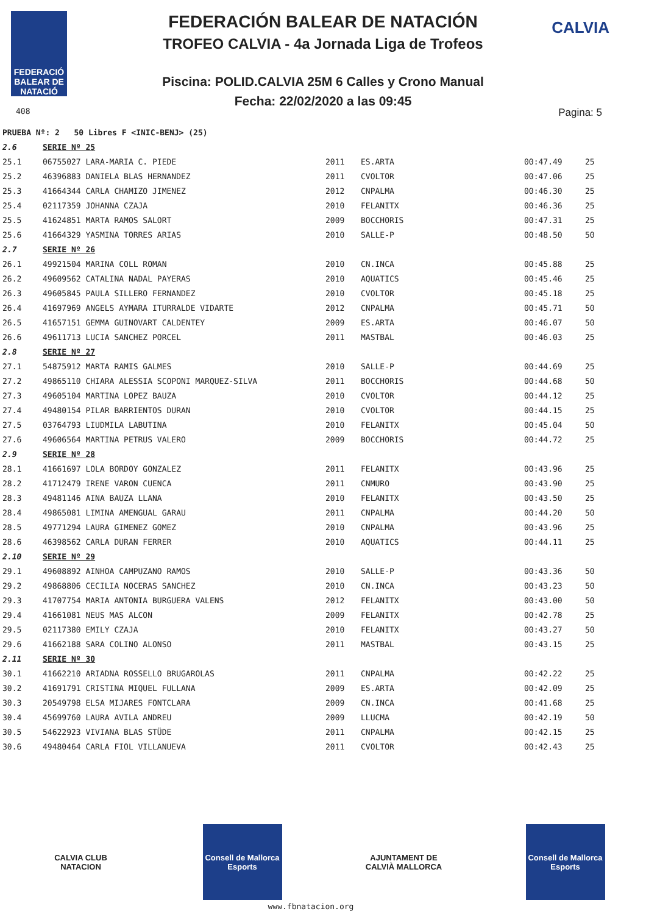FEDERACIÓ BALEAR DE NATACIÓ
408
CALVIA
FEDERACIÓN BALEAR DE NATACIÓN
TROFEO CALVIA - 4a Jornada Liga de Trofeos
Piscina: POLID.CALVIA 25M 6 Calles y Crono Manual
Fecha: 22/02/2020 a las 09:45
Pagina: 5
| PRUEBA Nº: 2 50 Libres F <INIC-BENJ> (25) | | | | | |
| 2.6 | SERIE Nº 25 | | | | |
| 25.1 | 06755027 LARA-MARIA C. PIEDE | 2011 | ES.ARTA | 00:47.49 | 25 |
| 25.2 | 46396883 DANIELA BLAS HERNANDEZ | 2011 | CVOLTOR | 00:47.06 | 25 |
| 25.3 | 41664344 CARLA CHAMIZO JIMENEZ | 2012 | CNPALMA | 00:46.30 | 25 |
| 25.4 | 02117359 JOHANNA CZAJA | 2010 | FELANITX | 00:46.36 | 25 |
| 25.5 | 41624851 MARTA RAMOS SALORT | 2009 | BOCCHORIS | 00:47.31 | 25 |
| 25.6 | 41664329 YASMINA TORRES ARIAS | 2010 | SALLE-P | 00:48.50 | 50 |
| 2.7 | SERIE Nº 26 | | | | |
| 26.1 | 49921504 MARINA COLL ROMAN | 2010 | CN.INCA | 00:45.88 | 25 |
| 26.2 | 49609562 CATALINA NADAL PAYERAS | 2010 | AQUATICS | 00:45.46 | 25 |
| 26.3 | 49605845 PAULA SILLERO FERNANDEZ | 2010 | CVOLTOR | 00:45.18 | 25 |
| 26.4 | 41697969 ANGELS AYMARA ITURRALDE VIDARTE | 2012 | CNPALMA | 00:45.71 | 50 |
| 26.5 | 41657151 GEMMA GUINOVART CALDENTEY | 2009 | ES.ARTA | 00:46.07 | 50 |
| 26.6 | 49611713 LUCIA SANCHEZ PORCEL | 2011 | MASTBAL | 00:46.03 | 25 |
| 2.8 | SERIE Nº 27 | | | | |
| 27.1 | 54875912 MARTA RAMIS GALMES | 2010 | SALLE-P | 00:44.69 | 25 |
| 27.2 | 49865110 CHIARA ALESSIA SCOPONI MARQUEZ-SILVA | 2011 | BOCCHORIS | 00:44.68 | 50 |
| 27.3 | 49605104 MARTINA LOPEZ BAUZA | 2010 | CVOLTOR | 00:44.12 | 25 |
| 27.4 | 49480154 PILAR BARRIENTOS DURAN | 2010 | CVOLTOR | 00:44.15 | 25 |
| 27.5 | 03764793 LIUDMILA LABUTINA | 2010 | FELANITX | 00:45.04 | 50 |
| 27.6 | 49606564 MARTINA PETRUS VALERO | 2009 | BOCCHORIS | 00:44.72 | 25 |
| 2.9 | SERIE Nº 28 | | | | |
| 28.1 | 41661697 LOLA BORDOY GONZALEZ | 2011 | FELANITX | 00:43.96 | 25 |
| 28.2 | 41712479 IRENE VARON CUENCA | 2011 | CNMURO | 00:43.90 | 25 |
| 28.3 | 49481146 AINA BAUZA LLANA | 2010 | FELANITX | 00:43.50 | 25 |
| 28.4 | 49865081 LIMINA AMENGUAL GARAU | 2011 | CNPALMA | 00:44.20 | 50 |
| 28.5 | 49771294 LAURA GIMENEZ GOMEZ | 2010 | CNPALMA | 00:43.96 | 25 |
| 28.6 | 46398562 CARLA DURAN FERRER | 2010 | AQUATICS | 00:44.11 | 25 |
| 2.10 | SERIE Nº 29 | | | | |
| 29.1 | 49608892 AINHOA CAMPUZANO RAMOS | 2010 | SALLE-P | 00:43.36 | 50 |
| 29.2 | 49868806 CECILIA NOCERAS SANCHEZ | 2010 | CN.INCA | 00:43.23 | 50 |
| 29.3 | 41707754 MARIA ANTONIA BURGUERA VALENS | 2012 | FELANITX | 00:43.00 | 50 |
| 29.4 | 41661081 NEUS MAS ALCON | 2009 | FELANITX | 00:42.78 | 25 |
| 29.5 | 02117380 EMILY CZAJA | 2010 | FELANITX | 00:43.27 | 50 |
| 29.6 | 41662188 SARA COLINO ALONSO | 2011 | MASTBAL | 00:43.15 | 25 |
| 2.11 | SERIE Nº 30 | | | | |
| 30.1 | 41662210 ARIADNA ROSSELLO BRUGAROLAS | 2011 | CNPALMA | 00:42.22 | 25 |
| 30.2 | 41691791 CRISTINA MIQUEL FULLANA | 2009 | ES.ARTA | 00:42.09 | 25 |
| 30.3 | 20549798 ELSA MIJARES FONTCLARA | 2009 | CN.INCA | 00:41.68 | 25 |
| 30.4 | 45699760 LAURA AVILA ANDREU | 2009 | LLUCMA | 00:42.19 | 50 |
| 30.5 | 54622923 VIVIANA BLAS STÜDE | 2011 | CNPALMA | 00:42.15 | 25 |
| 30.6 | 49480464 CARLA FIOL VILLANUEVA | 2011 | CVOLTOR | 00:42.43 | 25 |
CALVIA CLUB NATACION
Consell de Mallorca Esports
AJUNTAMENT DE CALVIÀ MALLORCA
Consell de Mallorca Esports
www.fbnatacion.org